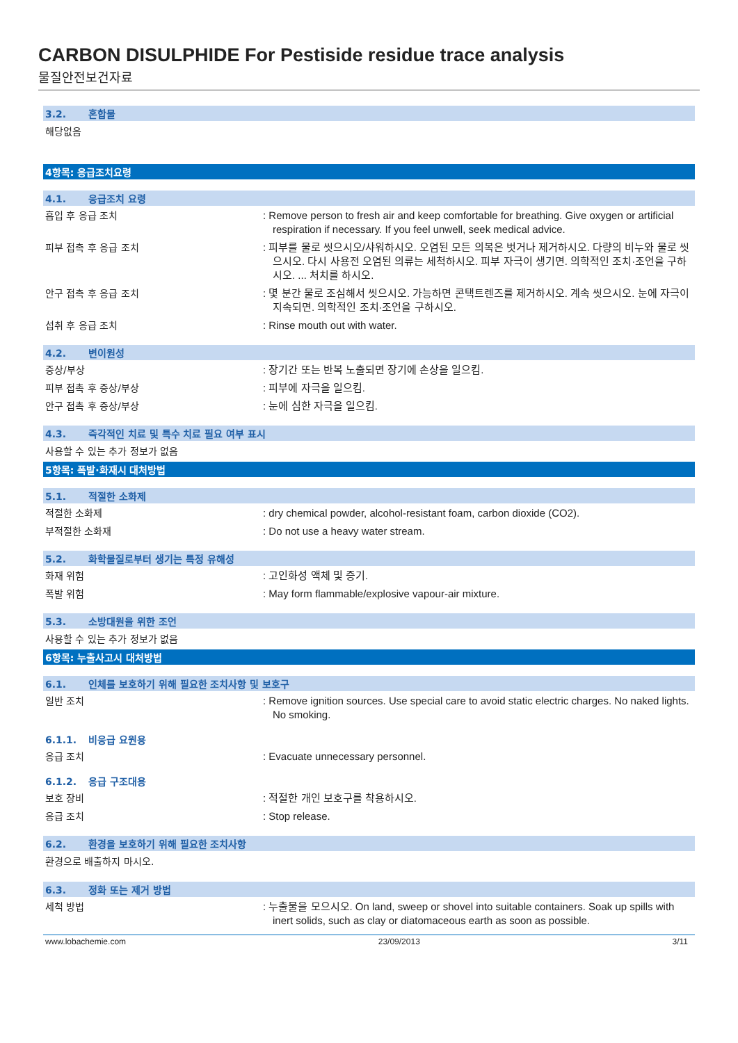CARBON DISULPHIDE For Pestiside residue trace analysis
물질안전보건자료
3.2. 혼합물
해당없음
4항목: 응급조치요령
4.1. 응급조치 요령
흡입 후 응급 조치 : Remove person to fresh air and keep comfortable for breathing. Give oxygen or artificial respiration if necessary. If you feel unwell, seek medical advice.
피부 접촉 후 응급 조치 : 피부를 물로 씻으시오/샤워하시오. 오염된 모든 의복은 벗거나 제거하시오. 다량의 비누와 물로 씻으시오. 다시 사용전 오염된 의류는 세척하시오. 피부 자극이 생기면. 의학적인 조치·조언을 구하시오. ... 처치를 하시오.
안구 접촉 후 응급 조치 : 몇 분간 물로 조심해서 씻으시오. 가능하면 콘택트렌즈를 제거하시오. 계속 씻으시오. 눈에 자극이 지속되면. 의학적인 조치·조언을 구하시오.
섭취 후 응급 조치 : Rinse mouth out with water.
4.2. 변이원성
증상/부상 : 장기간 또는 반복 노출되면 장기에 손상을 일으킴.
피부 접촉 후 증상/부상 : 피부에 자극을 일으킴.
안구 접촉 후 증상/부상 : 눈에 심한 자극을 일으킴.
4.3. 즉각적인 치료 및 특수 치료 필요 여부 표시
사용할 수 있는 추가 정보가 없음
5항목: 폭발·화재시 대처방법
5.1. 적절한 소화제
적절한 소화제 : dry chemical powder, alcohol-resistant foam, carbon dioxide (CO2).
부적절한 소화재 : Do not use a heavy water stream.
5.2. 화학물질로부터 생기는 특정 유해성
화재 위험 : 고인화성 액체 및 증기.
폭발 위험 : May form flammable/explosive vapour-air mixture.
5.3. 소방대원을 위한 조언
사용할 수 있는 추가 정보가 없음
6항목: 누출사고시 대처방법
6.1. 인체를 보호하기 위해 필요한 조치사항 및 보호구
일반 조치 : Remove ignition sources. Use special care to avoid static electric charges. No naked lights. No smoking.
6.1.1. 비응급 요원용
응급 조치 : Evacuate unnecessary personnel.
6.1.2. 응급 구조대용
보호 장비 : 적절한 개인 보호구를 착용하시오.
응급 조치 : Stop release.
6.2. 환경을 보호하기 위해 필요한 조치사항
환경으로 배출하지 마시오.
6.3. 정화 또는 제거 방법
세척 방법 : 누출물을 모으시오. On land, sweep or shovel into suitable containers. Soak up spills with inert solids, such as clay or diatomaceous earth as soon as possible.
www.lobachemie.com 23/09/2013 3/11